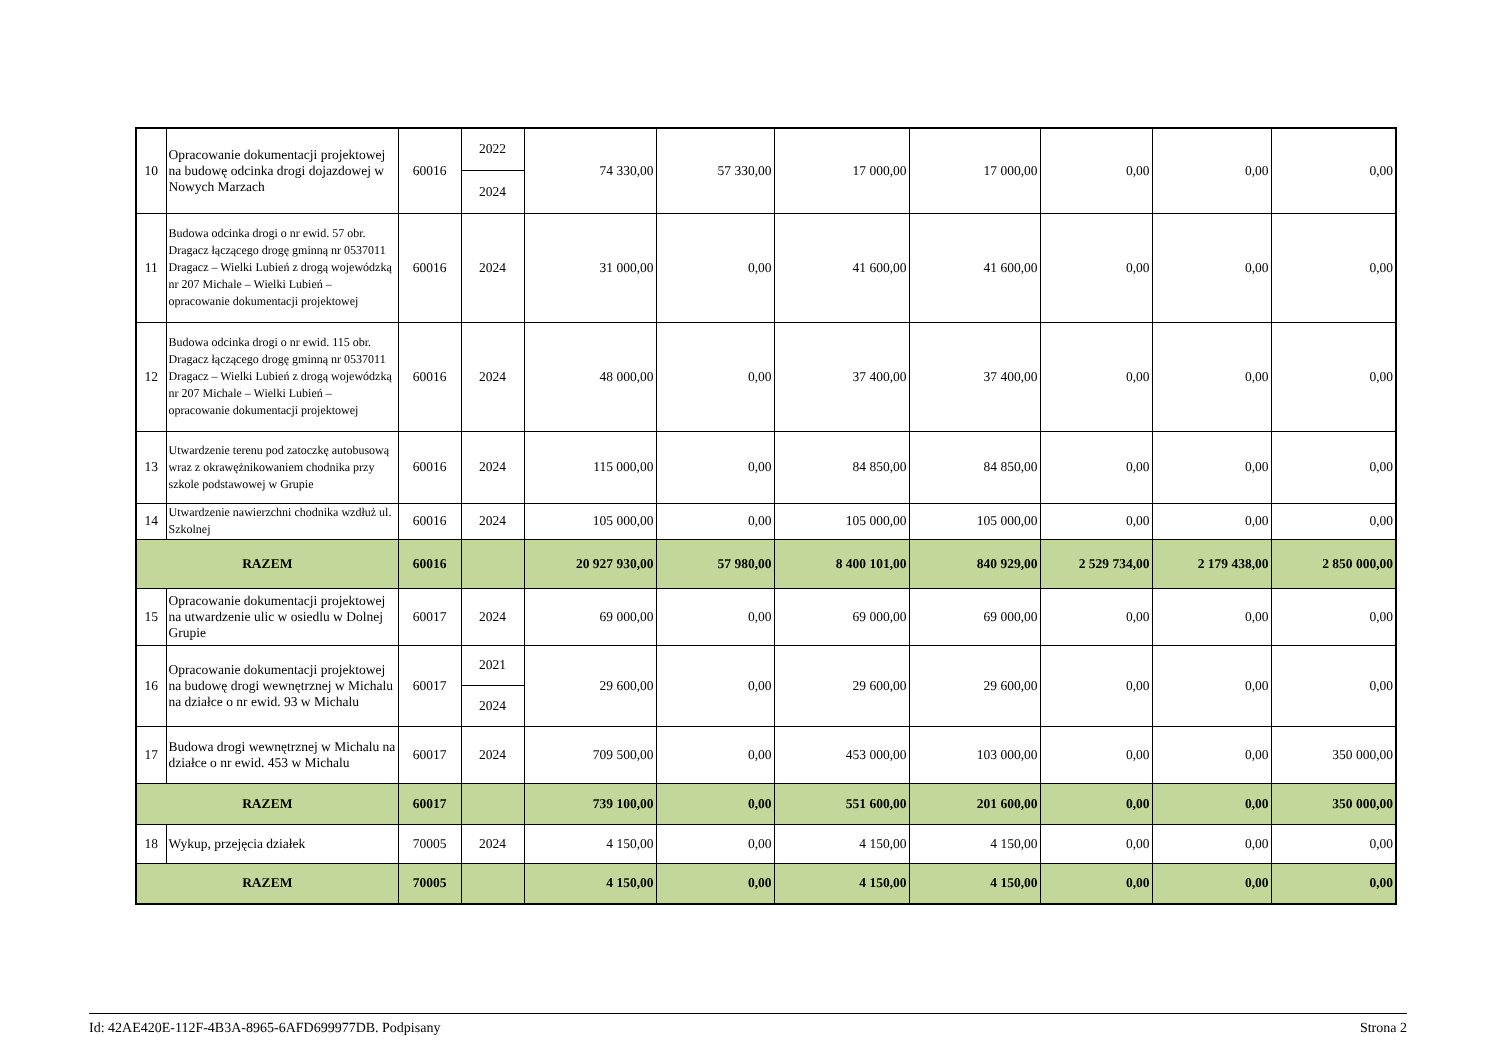| 10 | Opracowanie dokumentacji projektowej na budowę odcinka drogi dojazdowej w Nowych Marzach | 60016 | 2022 | 74 330,00 | 57 330,00 | 17 000,00 | 17 000,00 | 0,00 | 0,00 | 0,00 |
| | | | 2024 | | | | | | | |
| 11 | Budowa odcinka drogi o nr ewid. 57 obr. Dragacz łączącego drogę gminną nr 0537011 Dragacz – Wielki Lubień z drogą wojewódzką nr 207 Michale – Wielki Lubień – opracowanie dokumentacji projektowej | 60016 | 2024 | 31 000,00 | 0,00 | 41 600,00 | 41 600,00 | 0,00 | 0,00 | 0,00 |
| 12 | Budowa odcinka drogi o nr ewid. 115 obr. Dragacz łączącego drogę gminną nr 0537011 Dragacz – Wielki Lubień z drogą wojewódzką nr 207 Michale – Wielki Lubień – opracowanie dokumentacji projektowej | 60016 | 2024 | 48 000,00 | 0,00 | 37 400,00 | 37 400,00 | 0,00 | 0,00 | 0,00 |
| 13 | Utwardzenie terenu pod zatoczkę autobusową wraz z okrawężnikowaniem chodnika przy szkole podstawowej w Grupie | 60016 | 2024 | 115 000,00 | 0,00 | 84 850,00 | 84 850,00 | 0,00 | 0,00 | 0,00 |
| 14 | Utwardzenie nawierzchni chodnika wzdłuż ul. Szkolnej | 60016 | 2024 | 105 000,00 | 0,00 | 105 000,00 | 105 000,00 | 0,00 | 0,00 | 0,00 |
| RAZEM | | 60016 | | 20 927 930,00 | 57 980,00 | 8 400 101,00 | 840 929,00 | 2 529 734,00 | 2 179 438,00 | 2 850 000,00 |
| 15 | Opracowanie dokumentacji projektowej na utwardzenie ulic w osiedlu w Dolnej Grupie | 60017 | 2024 | 69 000,00 | 0,00 | 69 000,00 | 69 000,00 | 0,00 | 0,00 | 0,00 |
| 16 | Opracowanie dokumentacji projektowej na budowę drogi wewnętrznej w Michalu na działce o nr ewid. 93 w Michalu | 60017 | 2021 | 29 600,00 | 0,00 | 29 600,00 | 29 600,00 | 0,00 | 0,00 | 0,00 |
| | | | 2024 | | | | | | | |
| 17 | Budowa drogi wewnętrznej w Michalu na działce o nr ewid. 453 w Michalu | 60017 | 2024 | 709 500,00 | 0,00 | 453 000,00 | 103 000,00 | 0,00 | 0,00 | 350 000,00 |
| RAZEM | | 60017 | | 739 100,00 | 0,00 | 551 600,00 | 201 600,00 | 0,00 | 0,00 | 350 000,00 |
| 18 | Wykup, przejęcia działek | 70005 | 2024 | 4 150,00 | 0,00 | 4 150,00 | 4 150,00 | 0,00 | 0,00 | 0,00 |
| RAZEM | | 70005 | | 4 150,00 | 0,00 | 4 150,00 | 4 150,00 | 0,00 | 0,00 | 0,00 |
Id: 42AE420E-112F-4B3A-8965-6AFD699977DB. Podpisany Strona 2